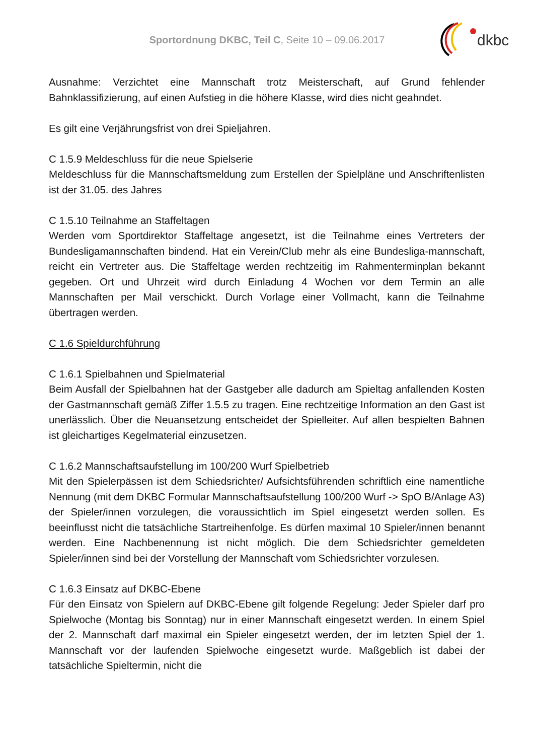Sportordnung DKBC, Teil C, Seite 10 – 09.06.2017
dkbc
Ausnahme: Verzichtet eine Mannschaft trotz Meisterschaft, auf Grund fehlender Bahnklassifizierung, auf einen Aufstieg in die höhere Klasse, wird dies nicht geahndet.
Es gilt eine Verjährungsfrist von drei Spieljahren.
C 1.5.9 Meldeschluss für die neue Spielserie
Meldeschluss für die Mannschaftsmeldung zum Erstellen der Spielpläne und Anschriftenlisten ist der 31.05. des Jahres
C 1.5.10 Teilnahme an Staffeltagen
Werden vom Sportdirektor Staffeltage angesetzt, ist die Teilnahme eines Vertreters der Bundesligamannschaften bindend. Hat ein Verein/Club mehr als eine Bundesliga-mannschaft, reicht ein Vertreter aus. Die Staffeltage werden rechtzeitig im Rahmenterminplan bekannt gegeben. Ort und Uhrzeit wird durch Einladung 4 Wochen vor dem Termin an alle Mannschaften per Mail verschickt. Durch Vorlage einer Vollmacht, kann die Teilnahme übertragen werden.
C 1.6 Spieldurchführung
C 1.6.1 Spielbahnen und Spielmaterial
Beim Ausfall der Spielbahnen hat der Gastgeber alle dadurch am Spieltag anfallenden Kosten der Gastmannschaft gemäß Ziffer 1.5.5 zu tragen. Eine rechtzeitige Information an den Gast ist unerlässlich. Über die Neuansetzung entscheidet der Spielleiter. Auf allen bespielten Bahnen ist gleichartiges Kegelmaterial einzusetzen.
C 1.6.2 Mannschaftsaufstellung im 100/200 Wurf Spielbetrieb
Mit den Spielerpässen ist dem Schiedsrichter/ Aufsichtsführenden schriftlich eine namentliche Nennung (mit dem DKBC Formular Mannschaftsaufstellung 100/200 Wurf -> SpO B/Anlage A3) der Spieler/innen vorzulegen, die voraussichtlich im Spiel eingesetzt werden sollen. Es beeinflusst nicht die tatsächliche Startreihenfolge. Es dürfen maximal 10 Spieler/innen benannt werden. Eine Nachbenennung ist nicht möglich. Die dem Schiedsrichter gemeldeten Spieler/innen sind bei der Vorstellung der Mannschaft vom Schiedsrichter vorzulesen.
C 1.6.3 Einsatz auf DKBC-Ebene
Für den Einsatz von Spielern auf DKBC-Ebene gilt folgende Regelung: Jeder Spieler darf pro Spielwoche (Montag bis Sonntag) nur in einer Mannschaft eingesetzt werden. In einem Spiel der 2. Mannschaft darf maximal ein Spieler eingesetzt werden, der im letzten Spiel der 1. Mannschaft vor der laufenden Spielwoche eingesetzt wurde. Maßgeblich ist dabei der tatsächliche Spieltermin, nicht die